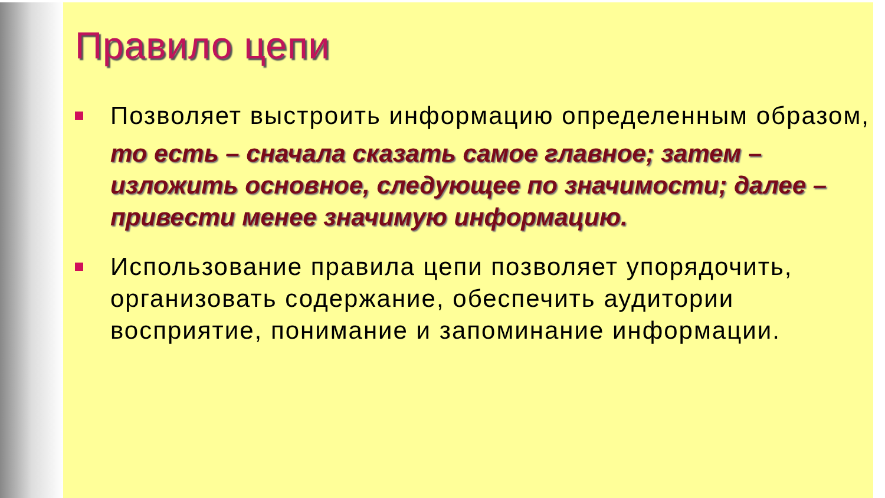Правило цепи
Позволяет выстроить информацию определенным образом,
то есть – сначала сказать самое главное; затем – изложить основное, следующее по значимости; далее – привести менее значимую информацию.
Использование правила цепи позволяет упорядочить, организовать содержание, обеспечить аудитории восприятие, понимание и запоминание информации.